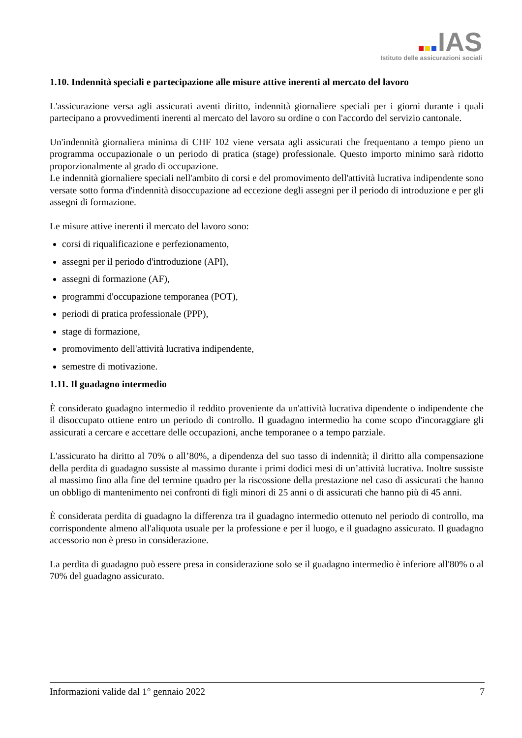IAS
Istituto delle assicurazioni sociali
1.10. Indennità speciali e partecipazione alle misure attive inerenti al mercato del lavoro
L'assicurazione versa agli assicurati aventi diritto, indennità giornaliere speciali per i giorni durante i quali partecipano a provvedimenti inerenti al mercato del lavoro su ordine o con l'accordo del servizio cantonale.
Un'indennità giornaliera minima di CHF 102 viene versata agli assicurati che frequentano a tempo pieno un programma occupazionale o un periodo di pratica (stage) professionale. Questo importo minimo sarà ridotto proporzionalmente al grado di occupazione.
Le indennità giornaliere speciali nell'ambito di corsi e del promovimento dell'attività lucrativa indipendente sono versate sotto forma d'indennità disoccupazione ad eccezione degli assegni per il periodo di introduzione e per gli assegni di formazione.
Le misure attive inerenti il mercato del lavoro sono:
corsi di riqualificazione e perfezionamento,
assegni per il periodo d'introduzione (API),
assegni di formazione (AF),
programmi d'occupazione temporanea (POT),
periodi di pratica professionale (PPP),
stage di formazione,
promovimento dell'attività lucrativa indipendente,
semestre di motivazione.
1.11. Il guadagno intermedio
È considerato guadagno intermedio il reddito proveniente da un'attività lucrativa dipendente o indipendente che il disoccupato ottiene entro un periodo di controllo. Il guadagno intermedio ha come scopo d'incoraggiare gli assicurati a cercare e accettare delle occupazioni, anche temporanee o a tempo parziale.
L'assicurato ha diritto al 70% o all’80%, a dipendenza del suo tasso di indennità; il diritto alla compensazione della perdita di guadagno sussiste al massimo durante i primi dodici mesi di un’attività lucrativa. Inoltre sussiste al massimo fino alla fine del termine quadro per la riscossione della prestazione nel caso di assicurati che hanno un obbligo di mantenimento nei confronti di figli minori di 25 anni o di assicurati che hanno più di 45 anni.
È considerata perdita di guadagno la differenza tra il guadagno intermedio ottenuto nel periodo di controllo, ma corrispondente almeno all'aliquota usuale per la professione e per il luogo, e il guadagno assicurato. Il guadagno accessorio non è preso in considerazione.
La perdita di guadagno può essere presa in considerazione solo se il guadagno intermedio è inferiore all'80% o al 70% del guadagno assicurato.
Informazioni valide dal 1° gennaio 2022 7